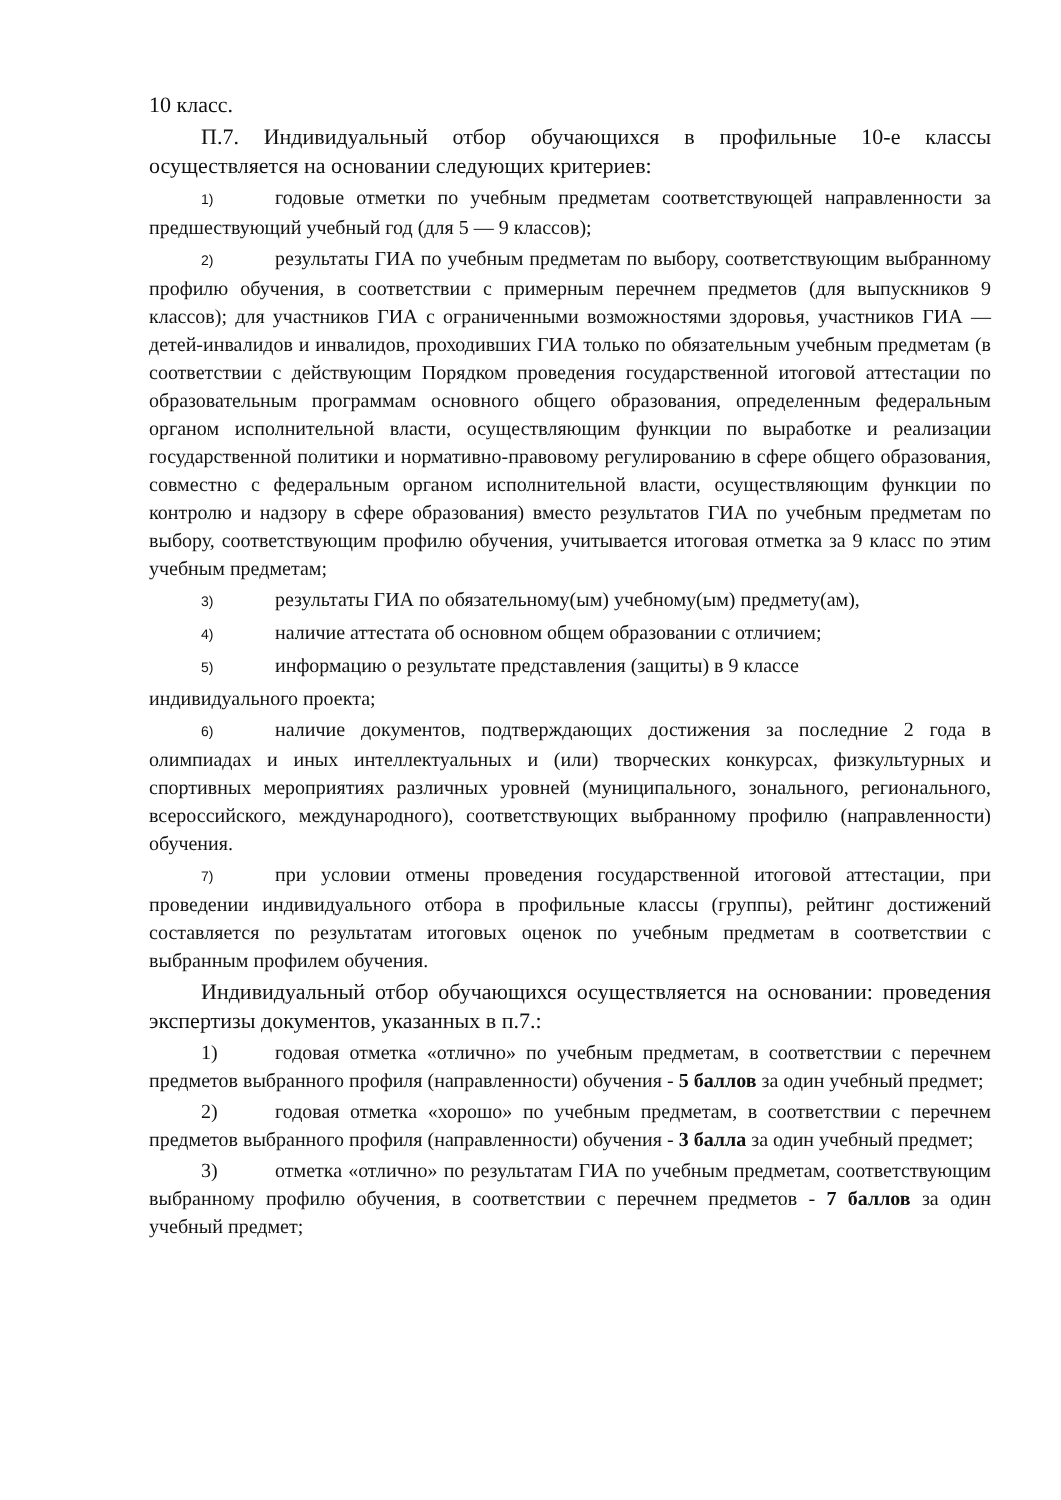10 класс.
П.7. Индивидуальный отбор обучающихся в профильные 10-е классы осуществляется на основании следующих критериев:
1) годовые отметки по учебным предметам соответствующей направленности за предшествующий учебный год (для 5 — 9 классов);
2) результаты ГИА по учебным предметам по выбору, соответствующим выбранному профилю обучения, в соответствии с примерным перечнем предметов (для выпускников 9 классов); для участников ГИА с ограниченными возможностями здоровья, участников ГИА — детей-инвалидов и инвалидов, проходивших ГИА только по обязательным учебным предметам (в соответствии с действующим Порядком проведения государственной итоговой аттестации по образовательным программам основного общего образования, определенным федеральным органом исполнительной власти, осуществляющим функции по выработке и реализации государственной политики и нормативно-правовому регулированию в сфере общего образования, совместно с федеральным органом исполнительной власти, осуществляющим функции по контролю и надзору в сфере образования) вместо результатов ГИА по учебным предметам по выбору, соответствующим профилю обучения, учитывается итоговая отметка за 9 класс по этим учебным предметам;
3) результаты ГИА по обязательному(ым) учебному(ым) предмету(ам),
4) наличие аттестата об основном общем образовании с отличием;
5) информацию о результате представления (защиты) в 9 классе
индивидуального проекта;
6) наличие документов, подтверждающих достижения за последние 2 года в олимпиадах и иных интеллектуальных и (или) творческих конкурсах, физкультурных и спортивных мероприятиях различных уровней (муниципального, зонального, регионального, всероссийского, международного), соответствующих выбранному профилю (направленности) обучения.
7) при условии отмены проведения государственной итоговой аттестации, при проведении индивидуального отбора в профильные классы (группы), рейтинг достижений составляется по результатам итоговых оценок по учебным предметам в соответствии с выбранным профилем обучения.
Индивидуальный отбор обучающихся осуществляется на основании: проведения экспертизы документов, указанных в п.7.:
1) годовая отметка «отлично» по учебным предметам, в соответствии с перечнем предметов выбранного профиля (направленности) обучения - 5 баллов за один учебный предмет;
2) годовая отметка «хорошо» по учебным предметам, в соответствии с перечнем предметов выбранного профиля (направленности) обучения - 3 балла за один учебный предмет;
3) отметка «отлично» по результатам ГИА по учебным предметам, соответствующим выбранному профилю обучения, в соответствии с перечнем предметов - 7 баллов за один учебный предмет;